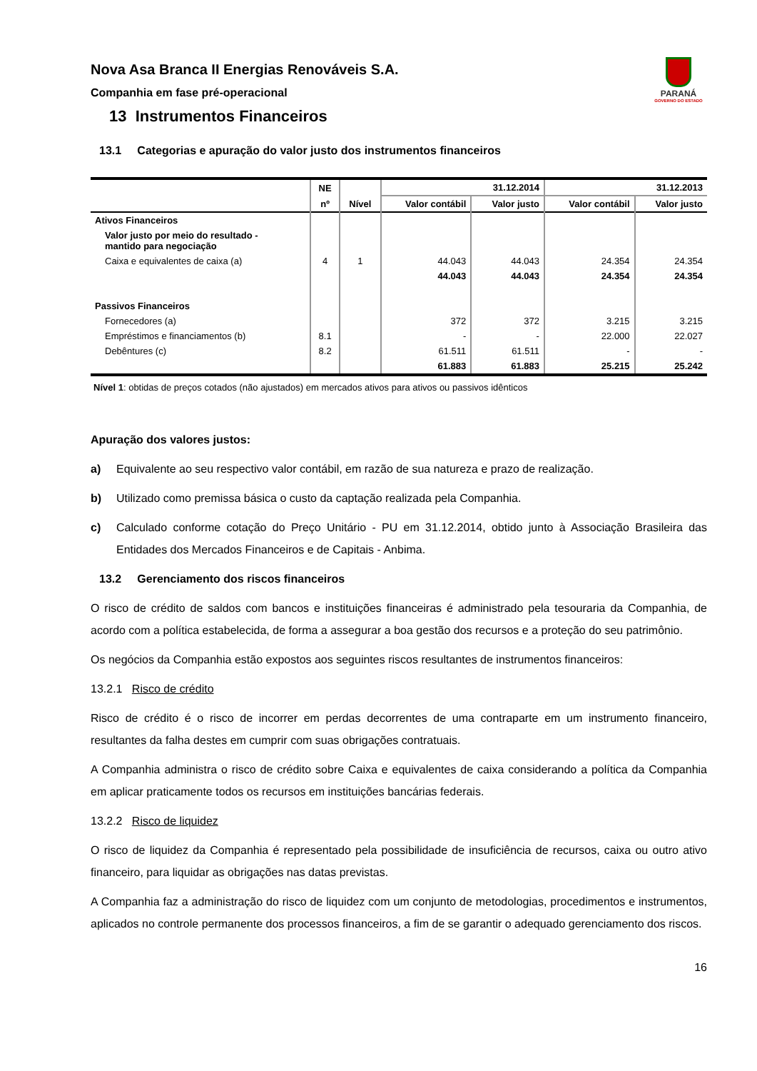Nova Asa Branca II Energias Renováveis S.A.
Companhia em fase pré-operacional
PARANÁ
GOVERNO DO ESTADO
13 Instrumentos Financeiros
13.1 Categorias e apuração do valor justo dos instrumentos financeiros
| | NE | | 31.12.2014 | | 31.12.2013 | |
| --- | --- | --- | --- | --- | --- | --- |
| | nº | Nível | Valor contábil | Valor justo | Valor contábil | Valor justo |
| Ativos Financeiros | | | | | | |
| Valor justo por meio do resultado - mantido para negociação | | | | | | |
| Caixa e equivalentes de caixa (a) | 4 | 1 | 44.043 | 44.043 | 24.354 | 24.354 |
| | | | 44.043 | 44.043 | 24.354 | 24.354 |
| Passivos Financeiros | | | | | | |
| Fornecedores (a) | | | 372 | 372 | 3.215 | 3.215 |
| Empréstimos e financiamentos (b) | 8.1 | | - | - | 22.000 | 22.027 |
| Debêntures (c) | 8.2 | | 61.511 | 61.511 | - | - |
| | | | 61.883 | 61.883 | 25.215 | 25.242 |
Nível 1: obtidas de preços cotados (não ajustados) em mercados ativos para ativos ou passivos idênticos
Apuração dos valores justos:
a) Equivalente ao seu respectivo valor contábil, em razão de sua natureza e prazo de realização.
b) Utilizado como premissa básica o custo da captação realizada pela Companhia.
c) Calculado conforme cotação do Preço Unitário - PU em 31.12.2014, obtido junto à Associação Brasileira das Entidades dos Mercados Financeiros e de Capitais - Anbima.
13.2 Gerenciamento dos riscos financeiros
O risco de crédito de saldos com bancos e instituições financeiras é administrado pela tesouraria da Companhia, de acordo com a política estabelecida, de forma a assegurar a boa gestão dos recursos e a proteção do seu patrimônio.
Os negócios da Companhia estão expostos aos seguintes riscos resultantes de instrumentos financeiros:
13.2.1 Risco de crédito
Risco de crédito é o risco de incorrer em perdas decorrentes de uma contraparte em um instrumento financeiro, resultantes da falha destes em cumprir com suas obrigações contratuais.
A Companhia administra o risco de crédito sobre Caixa e equivalentes de caixa considerando a política da Companhia em aplicar praticamente todos os recursos em instituições bancárias federais.
13.2.2 Risco de liquidez
O risco de liquidez da Companhia é representado pela possibilidade de insuficiência de recursos, caixa ou outro ativo financeiro, para liquidar as obrigações nas datas previstas.
A Companhia faz a administração do risco de liquidez com um conjunto de metodologias, procedimentos e instrumentos, aplicados no controle permanente dos processos financeiros, a fim de se garantir o adequado gerenciamento dos riscos.
16